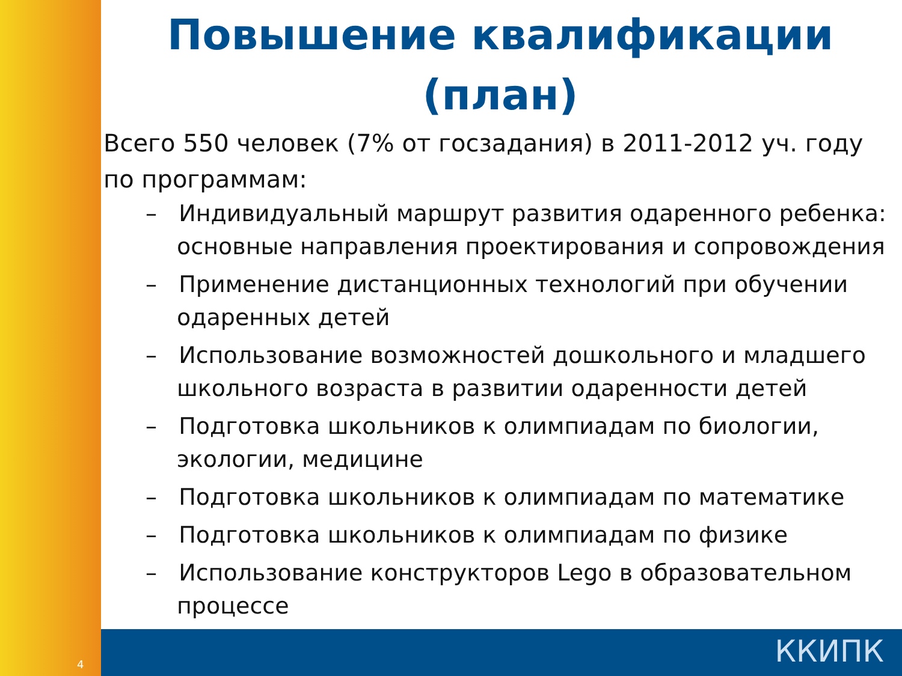Повышение квалификации (план)
Всего 550 человек (7% от госзадания) в 2011-2012 уч. году по программам:
– Индивидуальный маршрут развития одаренного ребенка: основные направления проектирования и сопровождения
– Применение дистанционных технологий при обучении одаренных детей
– Использование возможностей дошкольного и младшего школьного возраста в развитии одаренности детей
– Подготовка школьников к олимпиадам по биологии, экологии, медицине
– Подготовка школьников к олимпиадам по математике
– Подготовка школьников к олимпиадам по физике
– Использование конструкторов Lego в образовательном процессе
4 ККИПК